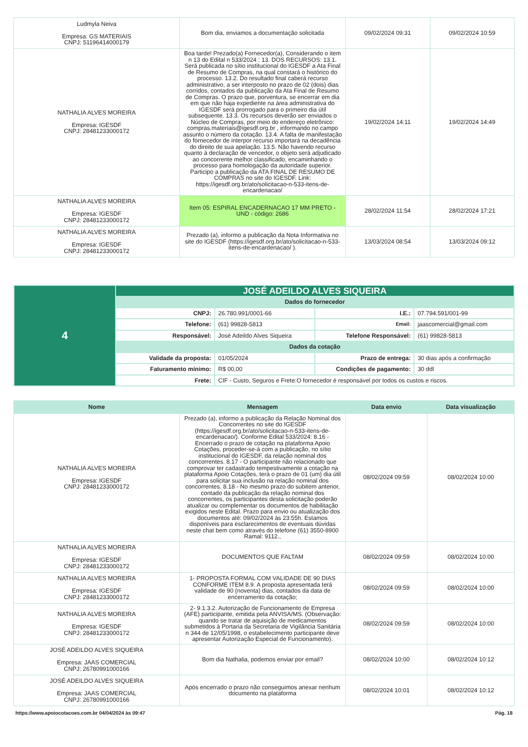| Ludmyla Neiva Empresa: GS MATERIAIS CNPJ: 51196414000179 | Bom dia, enviamos a documentação solicitada | 09/02/2024 09:31 | 09/02/2024 10:59 |
| NATHALIA ALVES MOREIRA Empresa: IGESDF CNPJ: 28481233000172 | Boa tarde! Prezado(a) Fornecedor(a), Considerando o item n 13 do Edital n 533/2024 : 13. DOS RECURSOS: 13.1. Será publicada no sítio institucional do IGESDF a Ata Final de Resumo de Compras, na qual constará o histórico do processo. 13.2. Do resultado final caberá recurso administrativo, a ser interposto no prazo de 02 (dois) dias corridos, contados da publicação da Ata Final de Resumo de Compras. O prazo que, porventura, se encerrar em dia em que não haja expediente na área administrativa do IGESDF será prorrogado para o primeiro dia útil subsequente. 13.3. Os recursos deverão ser enviados o Núcleo de Compras, por meio do endereço eletrônico: compras.materiais@igesdf.org.br , informando no campo assunto o número da cotação. 13.4. A falta de manifestação do fornecedor de interpor recurso importará na decadência do direito de sua apelação. 13.5. Não havendo recurso quanto à declaração de vencedor, o objeto será adjudicado ao concorrente melhor classificado, encaminhando o processo para homologação da autoridade superior. Participo a publicação da ATA FINAL DE RESUMO DE COMPRAS no site do IGESDF. Link: https://igesdf.org.br/ato/solicitacao-n-533-itens-de-encardenacao/ | 19/02/2024 14:11 | 19/02/2024 14:49 |
| NATHALIA ALVES MOREIRA Empresa: IGESDF CNPJ: 28481233000172 | Item 05: ESPIRAL ENCADERNACAO 17 MM PRETO - UND - código: 2686 | 28/02/2024 11:54 | 28/02/2024 17:21 |
| NATHALIA ALVES MOREIRA Empresa: IGESDF CNPJ: 28481233000172 | Prezado (a), informo a publicação da Nota Informativa no site do IGESDF (https://igesdf.org.br/ato/solicitacao-n-533-itens-de-encardenacao/ ). | 13/03/2024 08:54 | 13/03/2024 09:12 |
| 4 | JOSÉ ADEILDO ALVES SIQUEIRA | | | |
| | Dados do fornecedor | | | |
| | CNPJ: | 26.780.991/0001-66 | I.E.: | 07.794.591/001-99 |
| | Telefone: | (61) 99828-5813 | Email: | jaascomercial@gmail.com |
| | Responsável: | José Adeildo Alves Siqueira | Telefone Responsável: | (61) 99828-5813 |
| | Dados da cotação | | | |
| | Validade da proposta: | 01/05/2024 | Prazo de entrega: | 30 dias após a confirmação |
| | Faturamento mínimo: | R$ 00,00 | Condições de pagamento: | 30 ddl |
| | Frete: | CIF - Custo, Seguros e Frete:O fornecedor é responsável por todos os custos e riscos. | | |
| Nome | Mensagem | Data envio | Data visualização |
| --- | --- | --- | --- |
| NATHALIA ALVES MOREIRA Empresa: IGESDF CNPJ: 28481233000172 | Prezado (a), informo a publicação da Relação Nominal dos Concorrentes no site do IGESDF (https://igesdf.org.br/ato/solicitacao-n-533-itens-de-encardenacao/). Conforme Edital 533/2024: 8.16 - Encerrado o prazo de cotação na plataforma Apoio Cotações, proceder-se-á com a publicação, no sítio institucional do IGESDF, da relação nominal dos concorrentes. 8.17 - O participante não relacionado que comprovar ter cadastrado tempestivamente a cotação na plataforma Apoio Cotações, terá o prazo de 01 (um) dia útil para solicitar sua inclusão na relação nominal dos concorrentes. 8.18 - No mesmo prazo do subitem anterior, contado da publicação da relação nominal dos concorrentes, os participantes desta solicitação poderão atualizar ou complementar os documentos de habilitação exigidos neste Edital. Prazo para envio ou atualização dos documentos até: 09/02/2024 às 23:55h. Estamos disponíveis para esclarecimentos de eventuais dúvidas neste chat bem como através do telefone (61) 3550-8900 Ramal: 9112., | 08/02/2024 09:59 | 08/02/2024 10:00 |
| NATHALIA ALVES MOREIRA Empresa: IGESDF CNPJ: 28481233000172 | DOCUMENTOS QUE FALTAM | 08/02/2024 09:59 | 08/02/2024 10:00 |
| NATHALIA ALVES MOREIRA Empresa: IGESDF CNPJ: 28481233000172 | 1- PROPOSTA FORMAL COM VALIDADE DE 90 DIAS CONFORME ITEM 8.9. A proposta apresentada terá validade de 90 (noventa) dias, contados da data de encerramento da cotação; | 08/02/2024 09:59 | 08/02/2024 10:00 |
| NATHALIA ALVES MOREIRA Empresa: IGESDF CNPJ: 28481233000172 | 2- 9.1.3.2. Autorização de Funcionamento de Empresa (AFE) participante, emitida pela ANVISA/MS. (Observação: quando se tratar de aquisição de medicamentos submetidos à Portaria da Secretaria de Vigilância Sanitária n 344 de 12/05/1998, o estabelecimento participante deve apresentar Autorização Especial de Funcionamento). | 08/02/2024 09:59 | 08/02/2024 10:00 |
| JOSÉ ADEILDO ALVES SIQUEIRA Empresa: JAAS COMERCIAL CNPJ: 26780991000166 | Bom dia Nathalia, podemos enviar por email? | 08/02/2024 10:00 | 08/02/2024 10:12 |
| JOSÉ ADEILDO ALVES SIQUEIRA Empresa: JAAS COMERCIAL CNPJ: 26780991000166 | Após encerrado o prazo não conseguimos anexar nenhum documento na plataforma | 08/02/2024 10:01 | 08/02/2024 10:12 |
https://www.apoiocotacoes.com.br 04/04/2024 às 09:47 Pág. 18